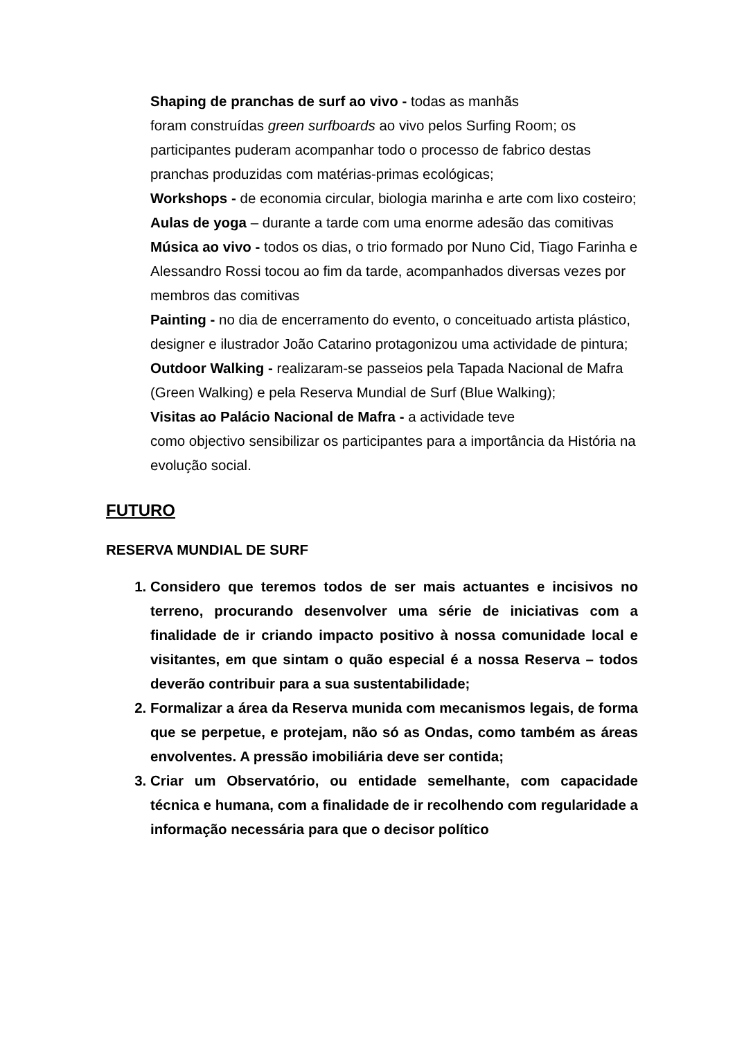Shaping de pranchas de surf ao vivo - todas as manhãs
foram construídas green surfboards ao vivo pelos Surfing Room; os participantes puderam acompanhar todo o processo de fabrico destas pranchas produzidas com matérias-primas ecológicas;
Workshops - de economia circular, biologia marinha e arte com lixo costeiro;
Aulas de yoga – durante a tarde com uma enorme adesão das comitivas
Música ao vivo - todos os dias, o trio formado por Nuno Cid, Tiago Farinha e Alessandro Rossi tocou ao fim da tarde, acompanhados diversas vezes por membros das comitivas
Painting - no dia de encerramento do evento, o conceituado artista plástico, designer e ilustrador João Catarino protagonizou uma actividade de pintura;
Outdoor Walking - realizaram-se passeios pela Tapada Nacional de Mafra (Green Walking) e pela Reserva Mundial de Surf (Blue Walking);
Visitas ao Palácio Nacional de Mafra - a actividade teve
como objectivo sensibilizar os participantes para a importância da História na evolução social.
FUTURO
RESERVA MUNDIAL DE SURF
1. Considero que teremos todos de ser mais actuantes e incisivos no terreno, procurando desenvolver uma série de iniciativas com a finalidade de ir criando impacto positivo à nossa comunidade local e visitantes, em que sintam o quão especial é a nossa Reserva – todos deverão contribuir para a sua sustentabilidade;
2. Formalizar a área da Reserva munida com mecanismos legais, de forma que se perpetue, e protejam, não só as Ondas, como também as áreas envolventes. A pressão imobiliária deve ser contida;
3. Criar um Observatório, ou entidade semelhante, com capacidade técnica e humana, com a finalidade de ir recolhendo com regularidade a informação necessária para que o decisor político